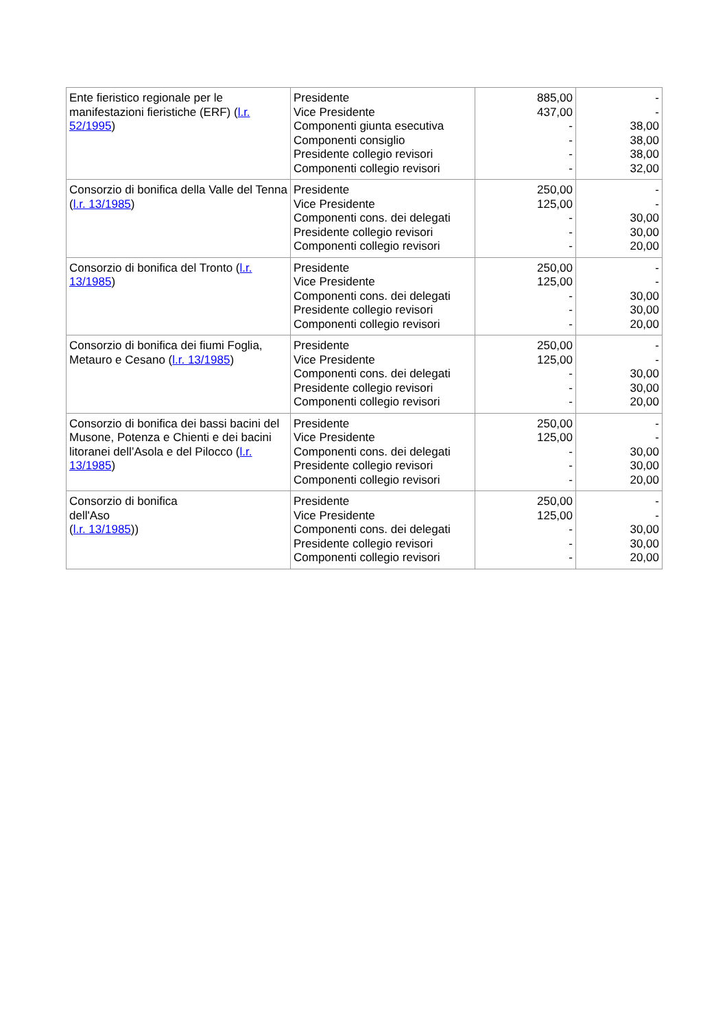| Ente fieristico regionale per le manifestazioni fieristiche (ERF) ( l.r. 52/1995 ) | Presidente Vice Presidente Componenti giunta esecutiva Componenti consiglio Presidente collegio revisori Componenti collegio revisori | 885,00 437,00 - - - - | - - 38,00 38,00 38,00 32,00 |
| Consorzio di bonifica della Valle del Tenna ( l.r. 13/1985 ) | Presidente Vice Presidente Componenti cons. dei delegati Presidente collegio revisori Componenti collegio revisori | 250,00 125,00 - - - | - - 30,00 30,00 20,00 |
| Consorzio di bonifica del Tronto ( l.r. 13/1985 ) | Presidente Vice Presidente Componenti cons. dei delegati Presidente collegio revisori Componenti collegio revisori | 250,00 125,00 - - - | - - 30,00 30,00 20,00 |
| Consorzio di bonifica dei fiumi Foglia, Metauro e Cesano ( l.r. 13/1985 ) | Presidente Vice Presidente Componenti cons. dei delegati Presidente collegio revisori Componenti collegio revisori | 250,00 125,00 - - - | - - 30,00 30,00 20,00 |
| Consorzio di bonifica dei bassi bacini del Musone, Potenza e Chienti e dei bacini litoranei dell’Asola e del Pilocco ( l.r. 13/1985 ) | Presidente Vice Presidente Componenti cons. dei delegati Presidente collegio revisori Componenti collegio revisori | 250,00 125,00 - - - | - - 30,00 30,00 20,00 |
| Consorzio di bonifica dell'Aso ( l.r. 13/1985 )) | Presidente Vice Presidente Componenti cons. dei delegati Presidente collegio revisori Componenti collegio revisori | 250,00 125,00 - - - | - - 30,00 30,00 20,00 |